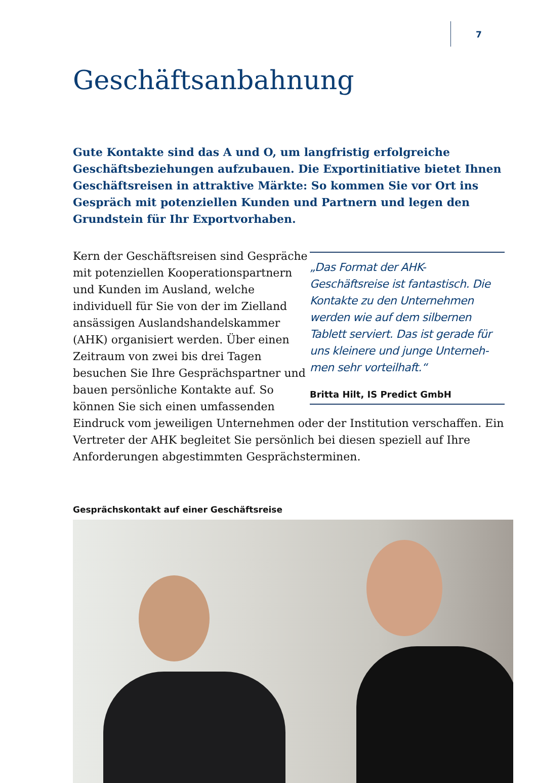7
Geschäftsanbahnung
Gute Kontakte sind das A und O, um langfristig erfolgreiche Geschäftsbezie­hungen aufzubauen. Die Exportinitiative bietet Ihnen Geschäftsreisen in attraktive Märkte: So kommen Sie vor Ort ins Gespräch mit potenziellen Kunden und Partnern und legen den Grundstein für Ihr Exportvorhaben.
„Das Format der AHK-Geschäftsreise ist fantastisch. Die Kontakte zu den Unternehmen werden wie auf dem sil­bernen Tablett serviert. Das ist gerade für uns kleinere und junge Unterneh­men sehr vorteilhaft.“
Britta Hilt, IS Predict GmbH
Kern der Geschäftsreisen sind Gespräche mit potenziellen Koopera­tionspartnern und Kunden im Aus­land, welche individuell für Sie von der im Zielland ansässigen Auslands­handelskammer (AHK) organisiert werden. Über einen Zeitraum von zwei bis drei Tagen besuchen Sie Ihre Gesprächspartner und bauen persön­liche Kontakte auf. So können Sie sich einen umfassenden Eindruck vom jeweiligen Unternehmen oder der Institution verschaffen. Ein Vertreter der AHK begleitet Sie persönlich bei diesen speziell auf Ihre Anforderungen abgestimmten Gesprächsterminen.
Gesprächskontakt auf einer Geschäftsreise